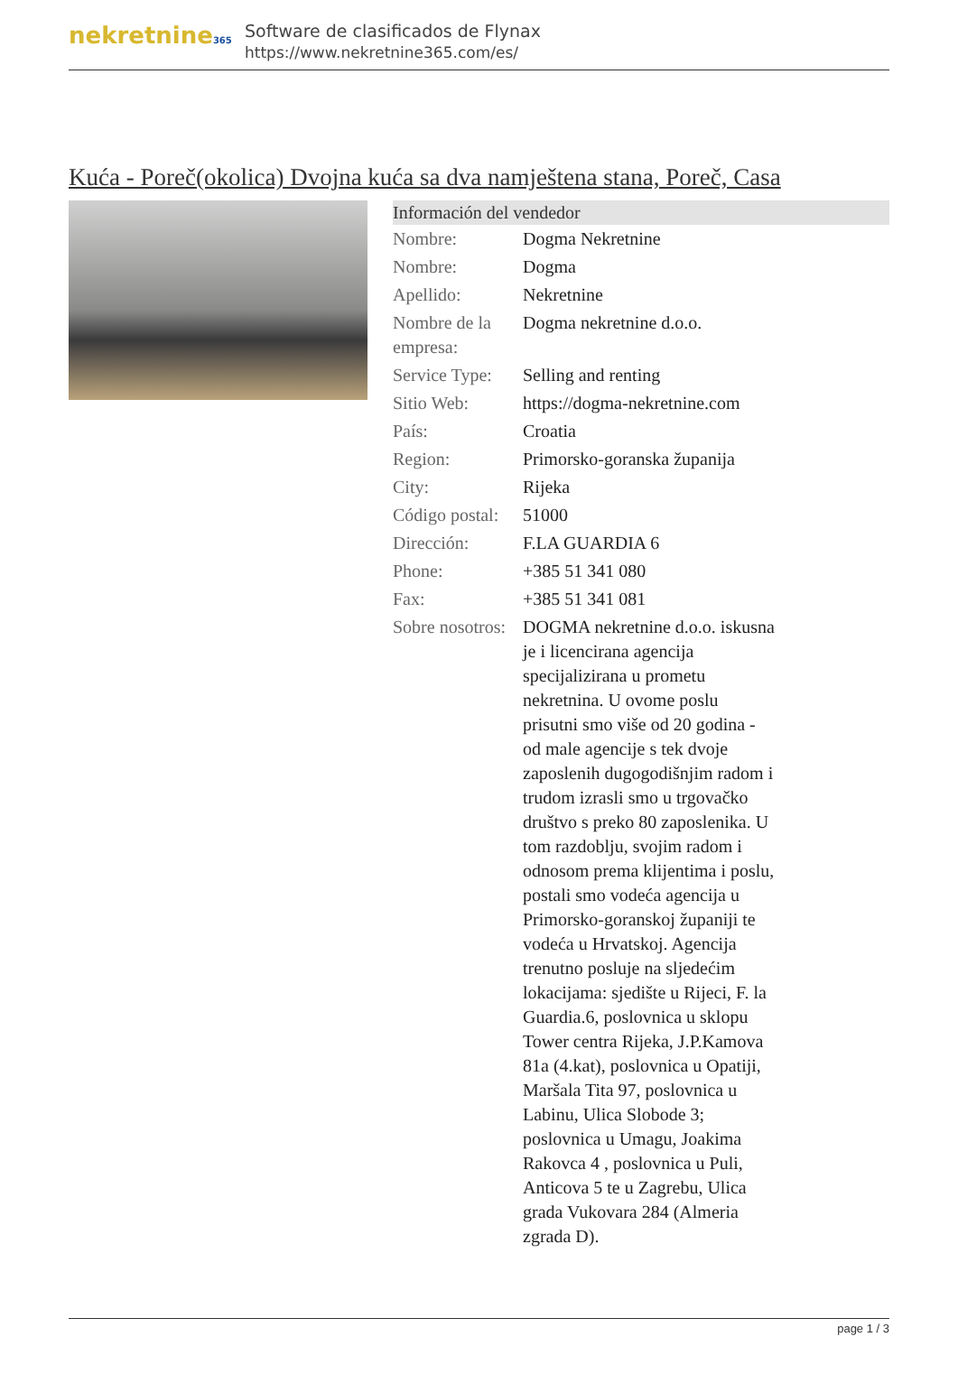nekretnine365
Software de clasificados de Flynax
https://www.nekretnine365.com/es/
Kuća - Poreč(okolica) Dvojna kuća sa dva namještena stana, Poreč, Casa
Información del vendedor
| Nombre: | Dogma Nekretnine |
| Nombre: | Dogma |
| Apellido: | Nekretnine |
| Nombre de la empresa: | Dogma nekretnine d.o.o. |
| Service Type: | Selling and renting |
| Sitio Web: | https://dogma-nekretnine.com |
| País: | Croatia |
| Region: | Primorsko-goranska županija |
| City: | Rijeka |
| Código postal: | 51000 |
| Dirección: | F.LA GUARDIA 6 |
| Phone: | +385 51 341 080 |
| Fax: | +385 51 341 081 |
| Sobre nosotros: | DOGMA nekretnine d.o.o. iskusna je i licencirana agencija specijalizirana u prometu nekretnina. U ovome poslu prisutni smo više od 20 godina - od male agencije s tek dvoje zaposlenih dugogodišnjim radom i trudom izrasli smo u trgovačko društvo s preko 80 zaposlenika. U tom razdoblju, svojim radom i odnosom prema klijentima i poslu, postali smo vodeća agencija u Primorsko-goranskoj županiji te vodeća u Hrvatskoj. Agencija trenutno posluje na sljedećim lokacijama: sjedište u Rijeci, F. la Guardia.6, poslovnica u sklopu Tower centra Rijeka, J.P.Kamova 81a (4.kat), poslovnica u Opatiji, Maršala Tita 97, poslovnica u Labinu, Ulica Slobode 3; poslovnica u Umagu, Joakima Rakovca 4 , poslovnica u Puli, Anticova 5 te u Zagrebu, Ulica grada Vukovara 284 (Almeria zgrada D). |
page 1 / 3